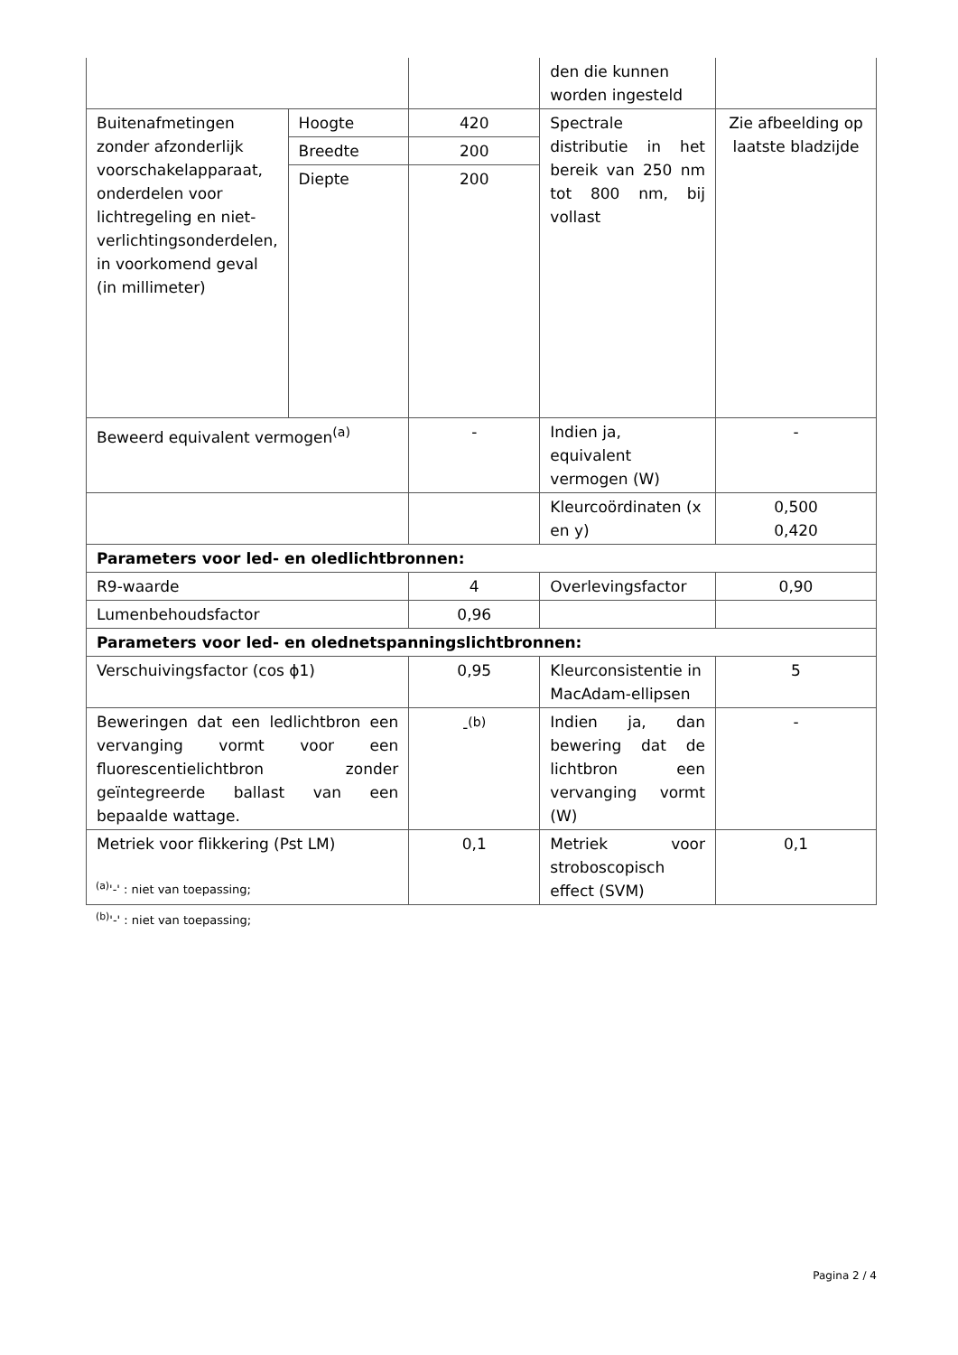| | | | den die kunnen worden ingesteld | |
| Buitenafmetingen zonder afzonderlijk voorschakelapparaat, onderdelen voor lichtregeling en niet-verlichtingsonderdelen, in voorkomend geval (in millimeter) | Hoogte | 420 | Spectrale distributie in het bereik van 250 nm tot 800 nm, bij vollast | Zie afbeelding op laatste bladzijde |
| | Breedte | 200 | | |
| | Diepte | 200 | | |
| Beweerd equivalent vermogen<sup>(a)</sup> | | - | Indien ja, equivalent vermogen (W) | - |
| | | | Kleurcoördinaten (x en y) | 0,500 0,420 |
| Parameters voor led- en oledlichtbronnen: | | | | |
| R9-waarde | | 4 | Overlevingsfactor | 0,90 |
| Lumenbehoudsfactor | | 0,96 | | |
| Parameters voor led- en olednetspanningslichtbronnen: | | | | |
| Verschuivingsfactor (cos ϕ1) | | 0,95 | Kleurconsistentie in MacAdam-ellipsen | 5 |
| Beweringen dat een ledlichtbron een vervanging vormt voor een fluorescentielichtbron zonder geïntegreerde ballast van een bepaalde wattage. | | -<sup>(b)</sup> | Indien ja, dan bewering dat de lichtbron een vervanging vormt (W) | - |
| Metriek voor flikkering (Pst LM) | | 0,1 | Metriek voor stroboscopisch effect (SVM) | 0,1 |
<sup>(a)</sup> '-' : niet van toepassing;
<sup>(b)</sup> '-' : niet van toepassing;
Pagina 2 / 4